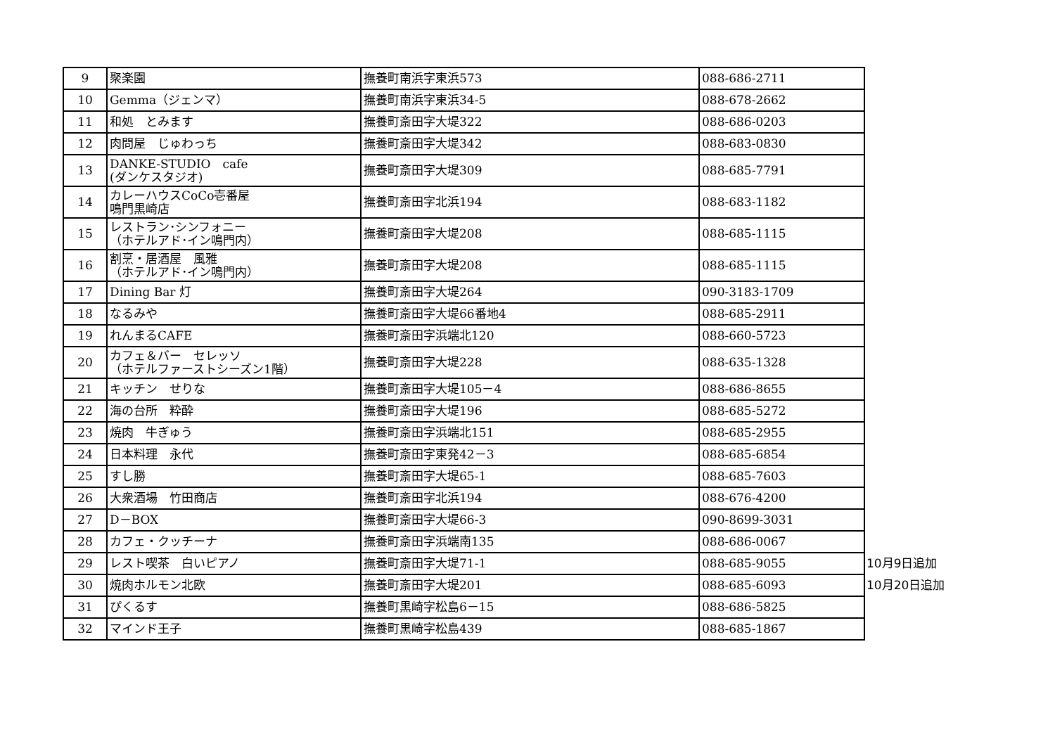| 9 | 聚楽園 | 撫養町南浜字東浜573 | 088-686-2711 | |
| 10 | Gemma（ジェンマ） | 撫養町南浜字東浜34-5 | 088-678-2662 | |
| 11 | 和処 とみます | 撫養町斎田字大堤322 | 088-686-0203 | |
| 12 | 肉問屋 じゅわっち | 撫養町斎田字大堤342 | 088-683-0830 | |
| 13 | DANKE-STUDIO cafe (ダンケスタジオ) | 撫養町斎田字大堤309 | 088-685-7791 | |
| 14 | カレーハウスCoCo壱番屋 鳴門黒崎店 | 撫養町斎田字北浜194 | 088-683-1182 | |
| 15 | レストラン･シンフォニー （ホテルアド･イン鳴門内） | 撫養町斎田字大堤208 | 088-685-1115 | |
| 16 | 割烹・居酒屋 風雅 （ホテルアド･イン鳴門内） | 撫養町斎田字大堤208 | 088-685-1115 | |
| 17 | Dining Bar 灯 | 撫養町斎田字大堤264 | 090-3183-1709 | |
| 18 | なるみや | 撫養町斎田字大堤66番地4 | 088-685-2911 | |
| 19 | れんまるCAFE | 撫養町斎田字浜端北120 | 088-660-5723 | |
| 20 | カフェ＆バー セレッソ （ホテルファーストシーズン1階） | 撫養町斎田字大堤228 | 088-635-1328 | |
| 21 | キッチン せりな | 撫養町斎田字大堤105－4 | 088-686-8655 | |
| 22 | 海の台所 粋酔 | 撫養町斎田字大堤196 | 088-685-5272 | |
| 23 | 焼肉 牛ぎゅう | 撫養町斎田字浜端北151 | 088-685-2955 | |
| 24 | 日本料理 永代 | 撫養町斎田字東発42－3 | 088-685-6854 | |
| 25 | すし勝 | 撫養町斎田字大堤65-1 | 088-685-7603 | |
| 26 | 大衆酒場 竹田商店 | 撫養町斎田字北浜194 | 088-676-4200 | |
| 27 | D－BOX | 撫養町斎田字大堤66-3 | 090-8699-3031 | |
| 28 | カフェ・クッチーナ | 撫養町斎田字浜端南135 | 088-686-0067 | |
| 29 | レスト喫茶 白いピアノ | 撫養町斎田字大堤71-1 | 088-685-9055 | 10月9日追加 |
| 30 | 焼肉ホルモン北欧 | 撫養町斎田字大堤201 | 088-685-6093 | 10月20日追加 |
| 31 | ぴくるす | 撫養町黒崎字松島6－15 | 088-686-5825 | |
| 32 | マインド王子 | 撫養町黒崎字松島439 | 088-685-1867 | |